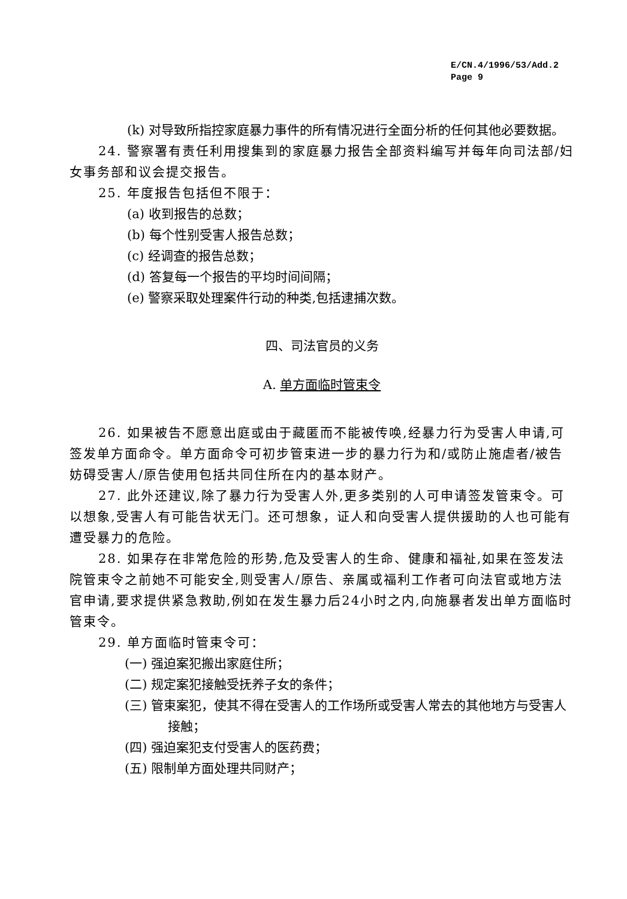E/CN.4/1996/53/Add.2
Page 9
(k) 对导致所指控家庭暴力事件的所有情况进行全面分析的任何其他必要数据。
24. 警察署有责任利用搜集到的家庭暴力报告全部资料编写并每年向司法部/妇女事务部和议会提交报告。
25. 年度报告包括但不限于：
(a) 收到报告的总数；
(b) 每个性别受害人报告总数；
(c) 经调查的报告总数；
(d) 答复每一个报告的平均时间间隔；
(e) 警察采取处理案件行动的种类,包括逮捕次数。
四、司法官员的义务
A. 单方面临时管束令
26. 如果被告不愿意出庭或由于藏匿而不能被传唤,经暴力行为受害人申请,可签发单方面命令。单方面命令可初步管束进一步的暴力行为和/或防止施虐者/被告妨碍受害人/原告使用包括共同住所在内的基本财产。
27. 此外还建议,除了暴力行为受害人外,更多类别的人可申请签发管束令。可以想象,受害人有可能告状无门。还可想象，证人和向受害人提供援助的人也可能有遭受暴力的危险。
28. 如果存在非常危险的形势,危及受害人的生命、健康和福祉,如果在签发法院管束令之前她不可能安全,则受害人/原告、亲属或福利工作者可向法官或地方法官申请,要求提供紧急救助,例如在发生暴力后24小时之内,向施暴者发出单方面临时管束令。
29. 单方面临时管束令可：
(一) 强迫案犯搬出家庭住所；
(二) 规定案犯接触受抚养子女的条件；
(三) 管束案犯，使其不得在受害人的工作场所或受害人常去的其他地方与受害人接触；
(四) 强迫案犯支付受害人的医药费；
(五) 限制单方面处理共同财产；